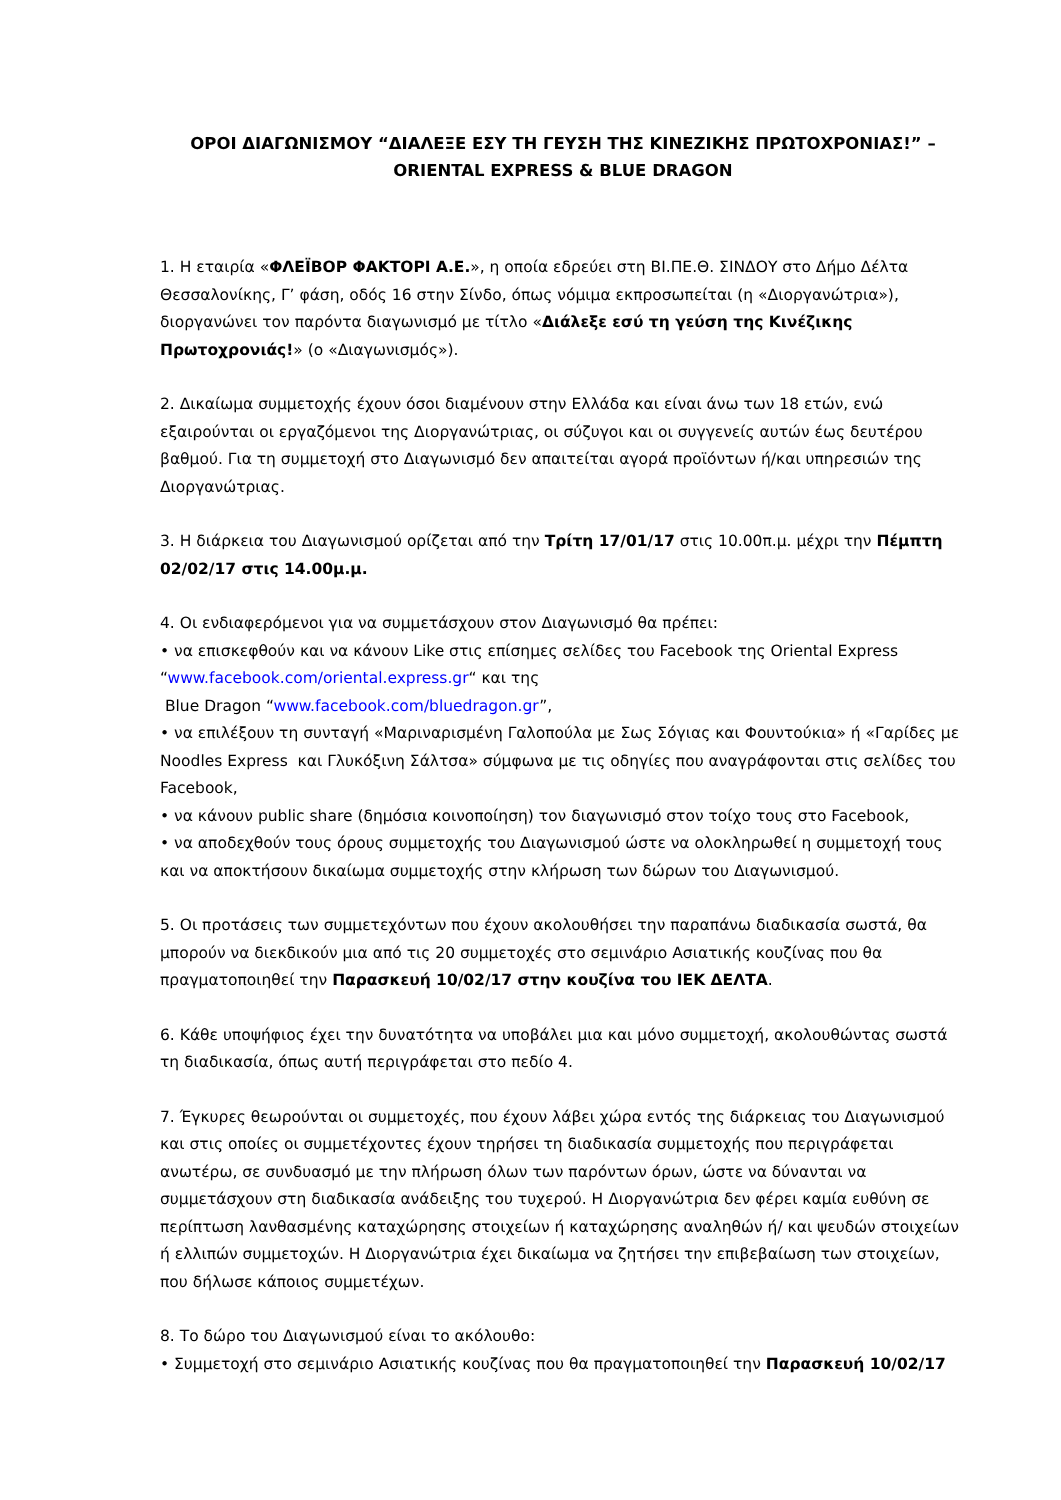ΟΡΟΙ ΔΙΑΓΩΝΙΣΜΟΥ “ΔΙΑΛΕΞΕ ΕΣΥ ΤΗ ΓΕΥΣΗ ΤΗΣ ΚΙΝΕΖΙΚΗΣ ΠΡΩΤΟΧΡΟΝΙΑΣ!” –
ORIENTAL EXPRESS & BLUE DRAGON
1. Η εταιρία «ΦΛΕΪΒΟΡ ΦΑΚΤΟΡΙ Α.Ε.», η οποία εδρεύει στη ΒΙ.ΠΕ.Θ. ΣΙΝΔΟΥ στο Δήμο Δέλτα Θεσσαλονίκης, Γ’ φάση, οδός 16 στην Σίνδο, όπως νόμιμα εκπροσωπείται (η «Διοργανώτρια»), διοργανώνει τον παρόντα διαγωνισμό με τίτλο «Διάλεξε εσύ τη γεύση της Κινέζικης Πρωτοχρονιάς!» (ο «Διαγωνισμός»).
2. Δικαίωμα συμμετοχής έχουν όσοι διαμένουν στην Ελλάδα και είναι άνω των 18 ετών, ενώ εξαιρούνται οι εργαζόμενοι της Διοργανώτριας, οι σύζυγοι και οι συγγενείς αυτών έως δευτέρου βαθμού. Για τη συμμετοχή στο Διαγωνισμό δεν απαιτείται αγορά προϊόντων ή/και υπηρεσιών της Διοργανώτριας.
3. Η διάρκεια του Διαγωνισμού ορίζεται από την Τρίτη 17/01/17 στις 10.00π.μ. μέχρι την Πέμπτη 02/02/17 στις 14.00μ.μ.
4. Οι ενδιαφερόμενοι για να συμμετάσχουν στον Διαγωνισμό θα πρέπει:
• να επισκεφθούν και να κάνουν Like στις επίσημες σελίδες του Facebook της Oriental Express “www.facebook.com/oriental.express.gr“ και της
Blue Dragon “www.facebook.com/bluedragon.gr”,
• να επιλέξουν τη συνταγή «Μαριναρισμένη Γαλοπούλα με Σως Σόγιας και Φουντούκια» ή «Γαρίδες με Noodles Express και Γλυκόξινη Σάλτσα» σύμφωνα με τις οδηγίες που αναγράφονται στις σελίδες του Facebook,
• να κάνουν public share (δημόσια κοινοποίηση) τον διαγωνισμό στον τοίχο τους στο Facebook,
• να αποδεχθούν τους όρους συμμετοχής του Διαγωνισμού ώστε να ολοκληρωθεί η συμμετοχή τους και να αποκτήσουν δικαίωμα συμμετοχής στην κλήρωση των δώρων του Διαγωνισμού.
5. Οι προτάσεις των συμμετεχόντων που έχουν ακολουθήσει την παραπάνω διαδικασία σωστά, θα μπορούν να διεκδικούν μια από τις 20 συμμετοχές στο σεμινάριο Ασιατικής κουζίνας που θα πραγματοποιηθεί την Παρασκευή 10/02/17 στην κουζίνα του ΙΕΚ ΔΕΛΤΑ.
6. Κάθε υποψήφιος έχει την δυνατότητα να υποβάλει μια και μόνο συμμετοχή, ακολουθώντας σωστά τη διαδικασία, όπως αυτή περιγράφεται στο πεδίο 4.
7. Έγκυρες θεωρούνται οι συμμετοχές, που έχουν λάβει χώρα εντός της διάρκειας του Διαγωνισμού και στις οποίες οι συμμετέχοντες έχουν τηρήσει τη διαδικασία συμμετοχής που περιγράφεται ανωτέρω, σε συνδυασμό με την πλήρωση όλων των παρόντων όρων, ώστε να δύνανται να συμμετάσχουν στη διαδικασία ανάδειξης του τυχερού. Η Διοργανώτρια δεν φέρει καμία ευθύνη σε περίπτωση λανθασμένης καταχώρησης στοιχείων ή καταχώρησης αναληθών ή/ και ψευδών στοιχείων ή ελλιπών συμμετοχών. Η Διοργανώτρια έχει δικαίωμα να ζητήσει την επιβεβαίωση των στοιχείων, που δήλωσε κάποιος συμμετέχων.
8. Το δώρο του Διαγωνισμού είναι το ακόλουθο:
• Συμμετοχή στο σεμινάριο Ασιατικής κουζίνας που θα πραγματοποιηθεί την Παρασκευή 10/02/17